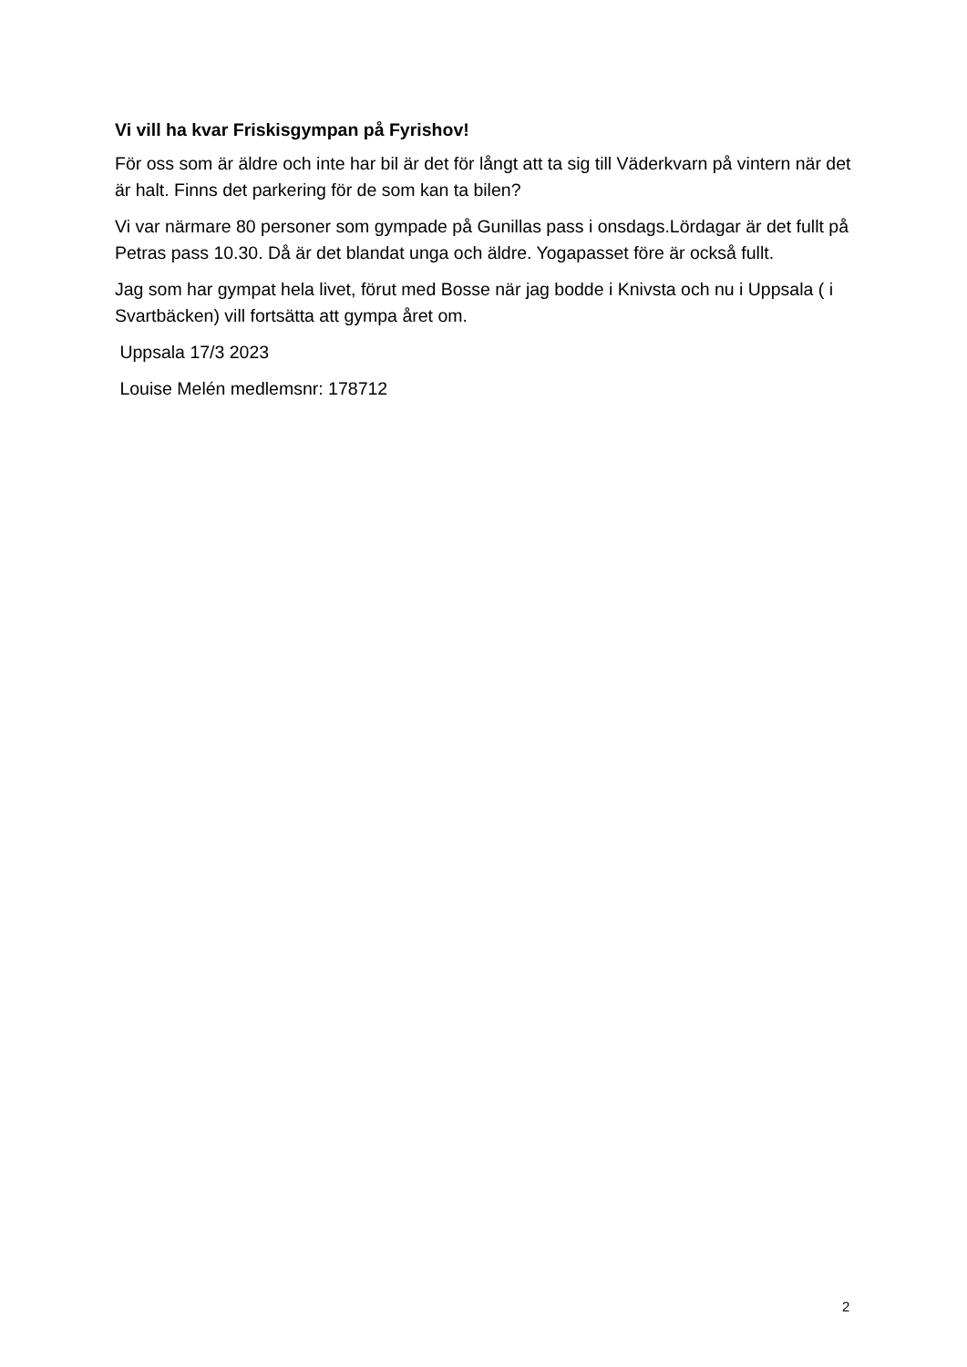Vi vill ha kvar Friskisgympan på Fyrishov!
För oss som är äldre och inte har bil är det för långt att ta sig till Väderkvarn på vintern när det är halt. Finns det parkering för de som kan ta bilen?
Vi var närmare 80 personer som gympade på Gunillas pass i onsdags.Lördagar är det fullt på Petras pass 10.30. Då är det blandat unga och äldre. Yogapasset före är också fullt.
Jag som har gympat hela livet, förut med Bosse när jag bodde i Knivsta och nu i Uppsala ( i Svartbäcken) vill fortsätta att gympa året om.
Uppsala 17/3 2023
Louise Melén medlemsnr: 178712
2